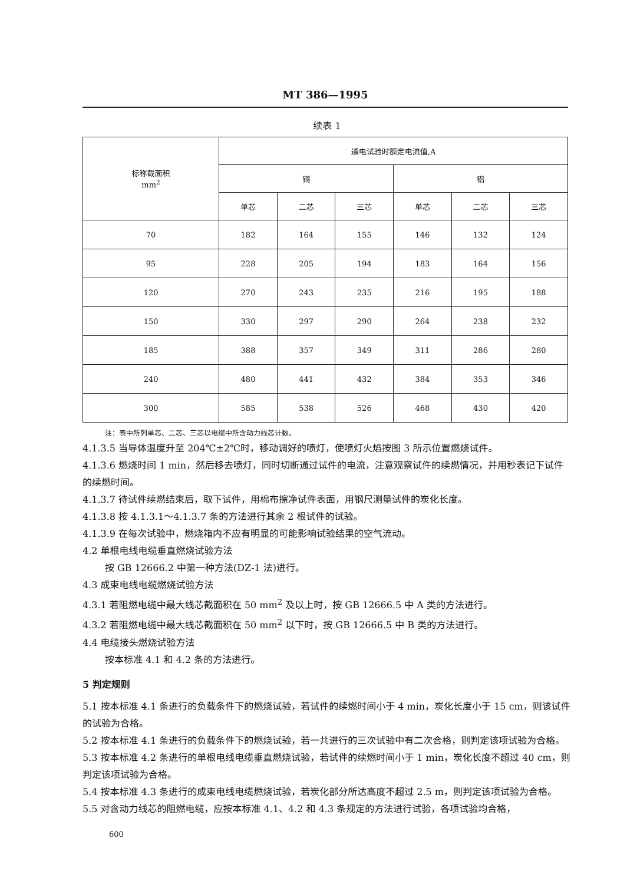MT 386—1995
续表 1
| 标称截面积 mm<sup>2</sup> | 通电试验时额定电流值,A | | | | | |
| --- | --- | --- | --- | --- | --- | --- |
| | 铜 | | | 铝 | | |
| | 单芯 | 二芯 | 三芯 | 单芯 | 二芯 | 三芯 |
| 70 | 182 | 164 | 155 | 146 | 132 | 124 |
| 95 | 228 | 205 | 194 | 183 | 164 | 156 |
| 120 | 270 | 243 | 235 | 216 | 195 | 188 |
| 150 | 330 | 297 | 290 | 264 | 238 | 232 |
| 185 | 388 | 357 | 349 | 311 | 286 | 280 |
| 240 | 480 | 441 | 432 | 384 | 353 | 346 |
| 300 | 585 | 538 | 526 | 468 | 430 | 420 |
注：表中所列单芯、二芯、三芯以电缆中所含动力线芯计数。
4.1.3.5 当导体温度升至 204℃±2℃时，移动调好的喷灯，使喷灯火焰按图 3 所示位置燃烧试件。
4.1.3.6 燃烧时间 1 min，然后移去喷灯，同时切断通过试件的电流，注意观察试件的续燃情况，并用秒表记下试件的续燃时间。
4.1.3.7 待试件续燃结束后，取下试件，用棉布擦净试件表面，用钢尺测量试件的炭化长度。
4.1.3.8 按 4.1.3.1～4.1.3.7 条的方法进行其余 2 根试件的试验。
4.1.3.9 在每次试验中，燃烧箱内不应有明显的可能影响试验结果的空气流动。
4.2 单根电线电缆垂直燃烧试验方法
按 GB 12666.2 中第一种方法(DZ-1 法)进行。
4.3 成束电线电缆燃烧试验方法
4.3.1 若阻燃电缆中最大线芯截面积在 50 mm<sup>2</sup> 及以上时，按 GB 12666.5 中 A 类的方法进行。
4.3.2 若阻燃电缆中最大线芯截面积在 50 mm<sup>2</sup> 以下时，按 GB 12666.5 中 B 类的方法进行。
4.4 电缆接头燃烧试验方法
按本标准 4.1 和 4.2 条的方法进行。
5 判定规则
5.1 按本标准 4.1 条进行的负载条件下的燃烧试验，若试件的续燃时间小于 4 min，炭化长度小于 15 cm，则该试件的试验为合格。
5.2 按本标准 4.1 条进行的负载条件下的燃烧试验，若一共进行的三次试验中有二次合格，则判定该项试验为合格。
5.3 按本标准 4.2 条进行的单根电线电缆垂直燃烧试验，若试件的续燃时间小于 1 min，炭化长度不超过 40 cm，则判定该项试验为合格。
5.4 按本标准 4.3 条进行的成束电线电缆燃烧试验，若炭化部分所达高度不超过 2.5 m，则判定该项试验为合格。
5.5 对含动力线芯的阻燃电缆，应按本标准 4.1、4.2 和 4.3 条规定的方法进行试验，各项试验均合格，
600